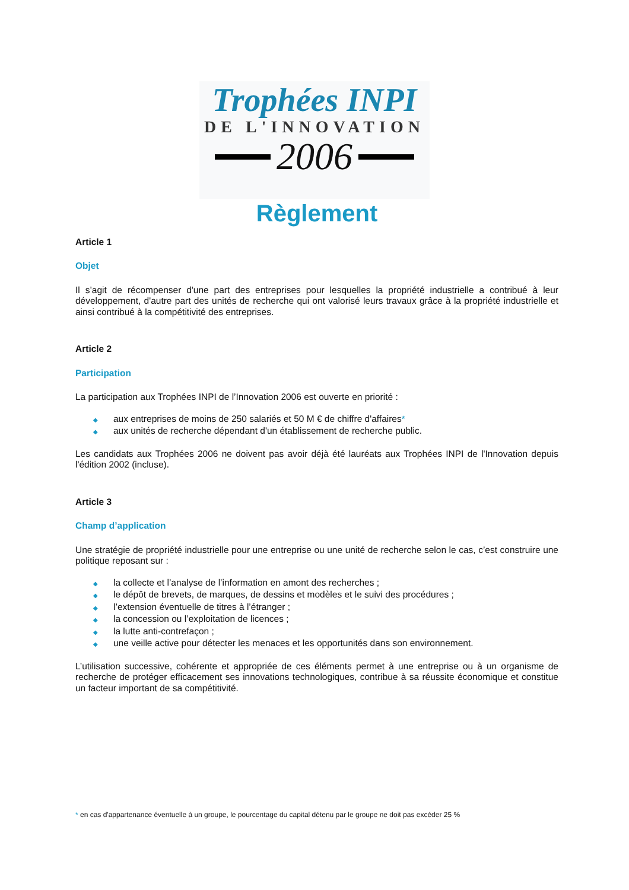Trophées INPI
DE L'INNOVATION
2006
Règlement
Article 1
Objet
Il s’agit de récompenser d'une part des entreprises pour lesquelles la propriété industrielle a contribué à leur développement, d'autre part des unités de recherche qui ont valorisé leurs travaux grâce à la propriété industrielle et ainsi contribué à la compétitivité des entreprises.
Article 2
Participation
La participation aux Trophées INPI de l’Innovation 2006 est ouverte en priorité :
◆ aux entreprises de moins de 250 salariés et 50 M € de chiffre d'affaires*
◆ aux unités de recherche dépendant d'un établissement de recherche public.
Les candidats aux Trophées 2006 ne doivent pas avoir déjà été lauréats aux Trophées INPI de l'Innovation depuis l'édition 2002 (incluse).
Article 3
Champ d’application
Une stratégie de propriété industrielle pour une entreprise ou une unité de recherche selon le cas, c’est construire une politique reposant sur :
◆ la collecte et l’analyse de l’information en amont des recherches ;
◆ le dépôt de brevets, de marques, de dessins et modèles et le suivi des procédures ;
◆ l’extension éventuelle de titres à l’étranger ;
◆ la concession ou l’exploitation de licences ;
◆ la lutte anti-contrefaçon ;
◆ une veille active pour détecter les menaces et les opportunités dans son environnement.
L’utilisation successive, cohérente et appropriée de ces éléments permet à une entreprise ou à un organisme de recherche de protéger efficacement ses innovations technologiques, contribue à sa réussite économique et constitue un facteur important de sa compétitivité.
* en cas d'appartenance éventuelle à un groupe, le pourcentage du capital détenu par le groupe ne doit pas excéder 25 %